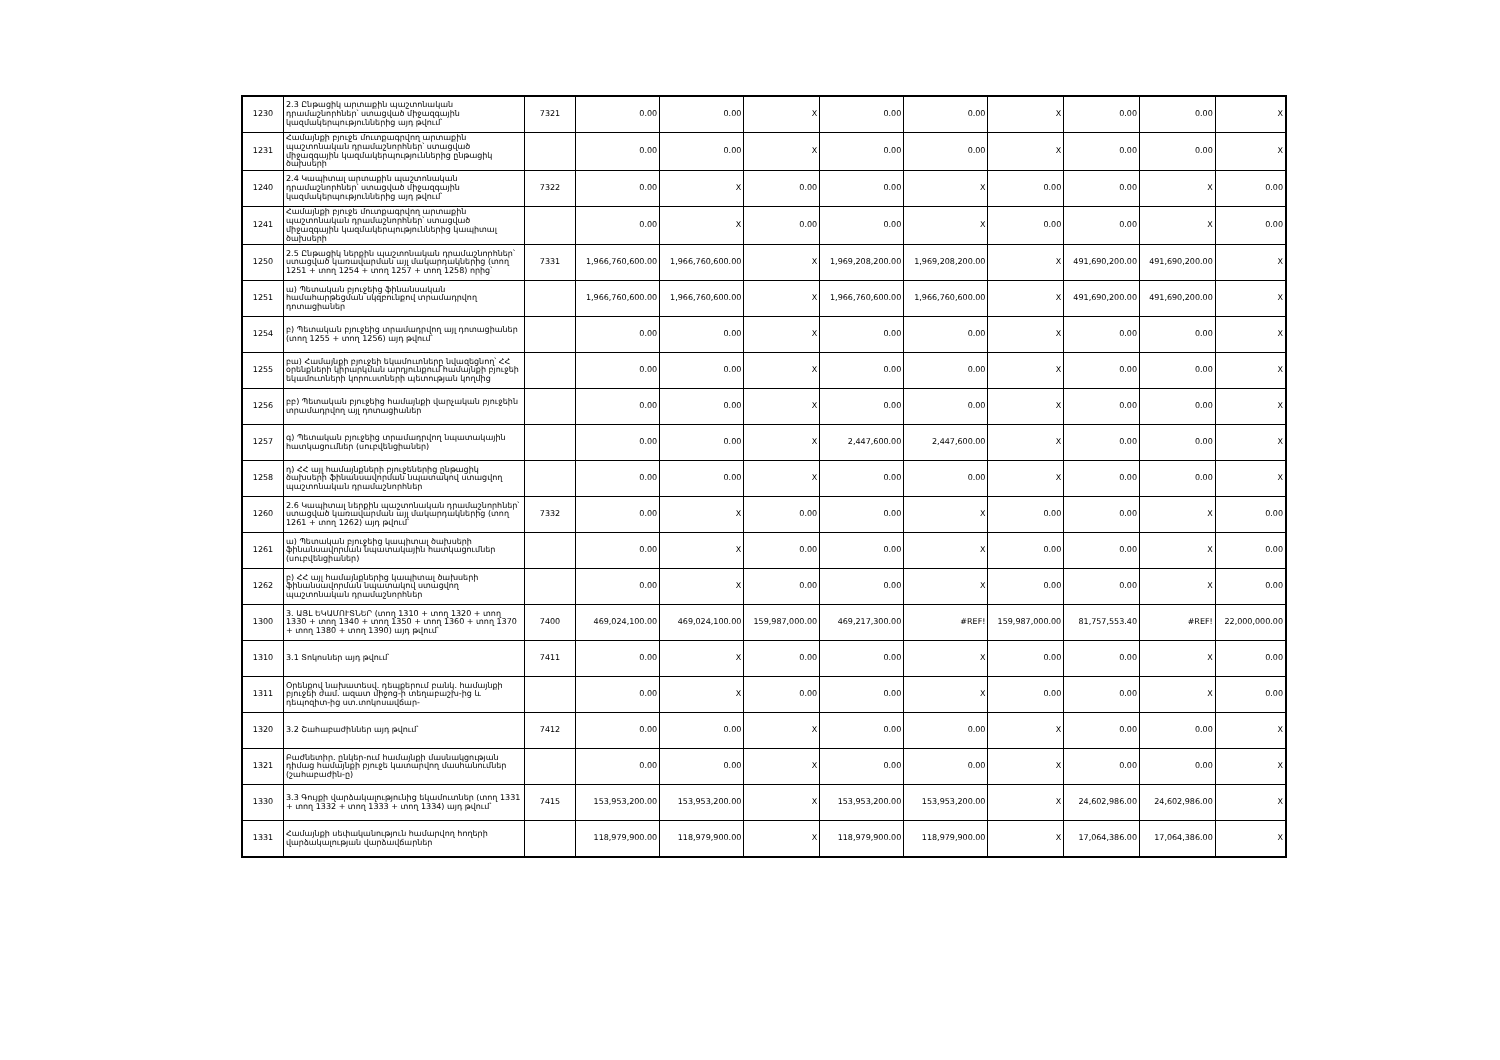| 1230 | 2.3 Ընթացիկ արտաքին պաշտոնական դրամաշնորհներ՝ ստացված միջազգային կազմակերպություններից այդ թվում՝ | 7321 | 0.00 | 0.00 | X | 0.00 | 0.00 | X | 0.00 | 0.00 | X |
| 1231 | Համայնքի բյուջե մուտքագրվող արտաքին պաշտոնական դրամաշնորհներ՝ ստացված միջազգային կազմակերպություններից ընթացիկ ծախսերի | | 0.00 | 0.00 | X | 0.00 | 0.00 | X | 0.00 | 0.00 | X |
| 1240 | 2.4 Կապիտալ արտաքին պաշտոնական դրամաշնորհներ՝ ստացված միջազգային կազմակերպություններից այդ թվում՝ | 7322 | 0.00 | X | 0.00 | 0.00 | X | 0.00 | 0.00 | X | 0.00 |
| 1241 | Համայնքի բյուջե մուտքագրվող արտաքին պաշտոնական դրամաշնորհներ՝ ստացված միջազգային կազմակերպություններից կապիտալ ծախսերի | | 0.00 | X | 0.00 | 0.00 | X | 0.00 | 0.00 | X | 0.00 |
| 1250 | 2.5 Ընթացիկ ներքին պաշտոնական դրամաշնորհներ՝ ստացված կառավարման այլ մակարդակներից (տող 1251 + տող 1254 + տող 1257 + տող 1258) որից՝ | 7331 | 1,966,760,600.00 | 1,966,760,600.00 | X | 1,969,208,200.00 | 1,969,208,200.00 | X | 491,690,200.00 | 491,690,200.00 | X |
| 1251 | ա) Պետական բյուջեից ֆինանսական համահարթեցման սկզբունքով տրամադրվող դոտացիաներ | | 1,966,760,600.00 | 1,966,760,600.00 | X | 1,966,760,600.00 | 1,966,760,600.00 | X | 491,690,200.00 | 491,690,200.00 | X |
| 1254 | բ) Պետական բյուջեից տրամադրվող այլ դոտացիաներ (տող 1255 + տող 1256) այդ թվում՝ | | 0.00 | 0.00 | X | 0.00 | 0.00 | X | 0.00 | 0.00 | X |
| 1255 | բա) Համայնքի բյուջեի եկամուտները նվազեցնող՝ ՀՀ օրենքների կիրարկման արդյունքում համայնքի բյուջեի եկամուտների կորուստների պետության կողմից | | 0.00 | 0.00 | X | 0.00 | 0.00 | X | 0.00 | 0.00 | X |
| 1256 | բբ) Պետական բյուջեից համայնքի վարչական բյուջեին տրամադրվող այլ դոտացիաներ | | 0.00 | 0.00 | X | 0.00 | 0.00 | X | 0.00 | 0.00 | X |
| 1257 | գ) Պետական բյուջեից տրամադրվող նպատակային հատկացումներ (սուբվենցիաներ) | | 0.00 | 0.00 | X | 2,447,600.00 | 2,447,600.00 | X | 0.00 | 0.00 | X |
| 1258 | դ) ՀՀ այլ համայնքների բյուջեներից ընթացիկ ծախսերի ֆինանսավորման նպատակով ստացվող պաշտոնական դրամաշնորհներ | | 0.00 | 0.00 | X | 0.00 | 0.00 | X | 0.00 | 0.00 | X |
| 1260 | 2.6 Կապիտալ ներքին պաշտոնական դրամաշնորհներ՝ ստացված կառավարման այլ մակարդակներից (տող 1261 + տող 1262) այդ թվում՝ | 7332 | 0.00 | X | 0.00 | 0.00 | X | 0.00 | 0.00 | X | 0.00 |
| 1261 | ա) Պետական բյուջեից կապիտալ ծախսերի ֆինանսավորման նպատակային հատկացումներ (սուբվենցիաներ) | | 0.00 | X | 0.00 | 0.00 | X | 0.00 | 0.00 | X | 0.00 |
| 1262 | բ) ՀՀ այլ համայնքներից կապիտալ ծախսերի ֆինանսավորման նպատակով ստացվող պաշտոնական դրամաշնորհներ | | 0.00 | X | 0.00 | 0.00 | X | 0.00 | 0.00 | X | 0.00 |
| 1300 | 3. ԱՅԼ ԵԿԱՄՈՒՏՆԵՐ (տող 1310 + տող 1320 + տող 1330 + տող 1340 + տող 1350 + տող 1360 + տող 1370 + տող 1380 + տող 1390) այդ թվում՝ | 7400 | 469,024,100.00 | 469,024,100.00 | 159,987,000.00 | 469,217,300.00 | #REF! | 159,987,000.00 | 81,757,553.40 | #REF! | 22,000,000.00 |
| 1310 | 3.1 Տոկոսներ այդ թվում՝ | 7411 | 0.00 | X | 0.00 | 0.00 | X | 0.00 | 0.00 | X | 0.00 |
| 1311 | Օրենքով նախատեսվ. դեպքերում բանկ. համայնքի բյուջեի ժամ. ազատ միջոց-ի տեղաբաշխ-ից և դեպոզիտ-ից ստ.տոկոսավճար- | | 0.00 | X | 0.00 | 0.00 | X | 0.00 | 0.00 | X | 0.00 |
| 1320 | 3.2 Շահաբաժիններ այդ թվում՝ | 7412 | 0.00 | 0.00 | X | 0.00 | 0.00 | X | 0.00 | 0.00 | X |
| 1321 | Բաժնետիր. ընկեր-ում համայնքի մասնակցության դիմաց համայնքի բյուջե կատարվող մասհանումներ (շահաբաժին-ը) | | 0.00 | 0.00 | X | 0.00 | 0.00 | X | 0.00 | 0.00 | X |
| 1330 | 3.3 Գույքի վարձակալությունից եկամուտներ (տող 1331 + տող 1332 + տող 1333 + տող 1334) այդ թվում՝ | 7415 | 153,953,200.00 | 153,953,200.00 | X | 153,953,200.00 | 153,953,200.00 | X | 24,602,986.00 | 24,602,986.00 | X |
| 1331 | Համայնքի սեփականություն համարվող հողերի վարձակալության վարձավճարներ | | 118,979,900.00 | 118,979,900.00 | X | 118,979,900.00 | 118,979,900.00 | X | 17,064,386.00 | 17,064,386.00 | X |